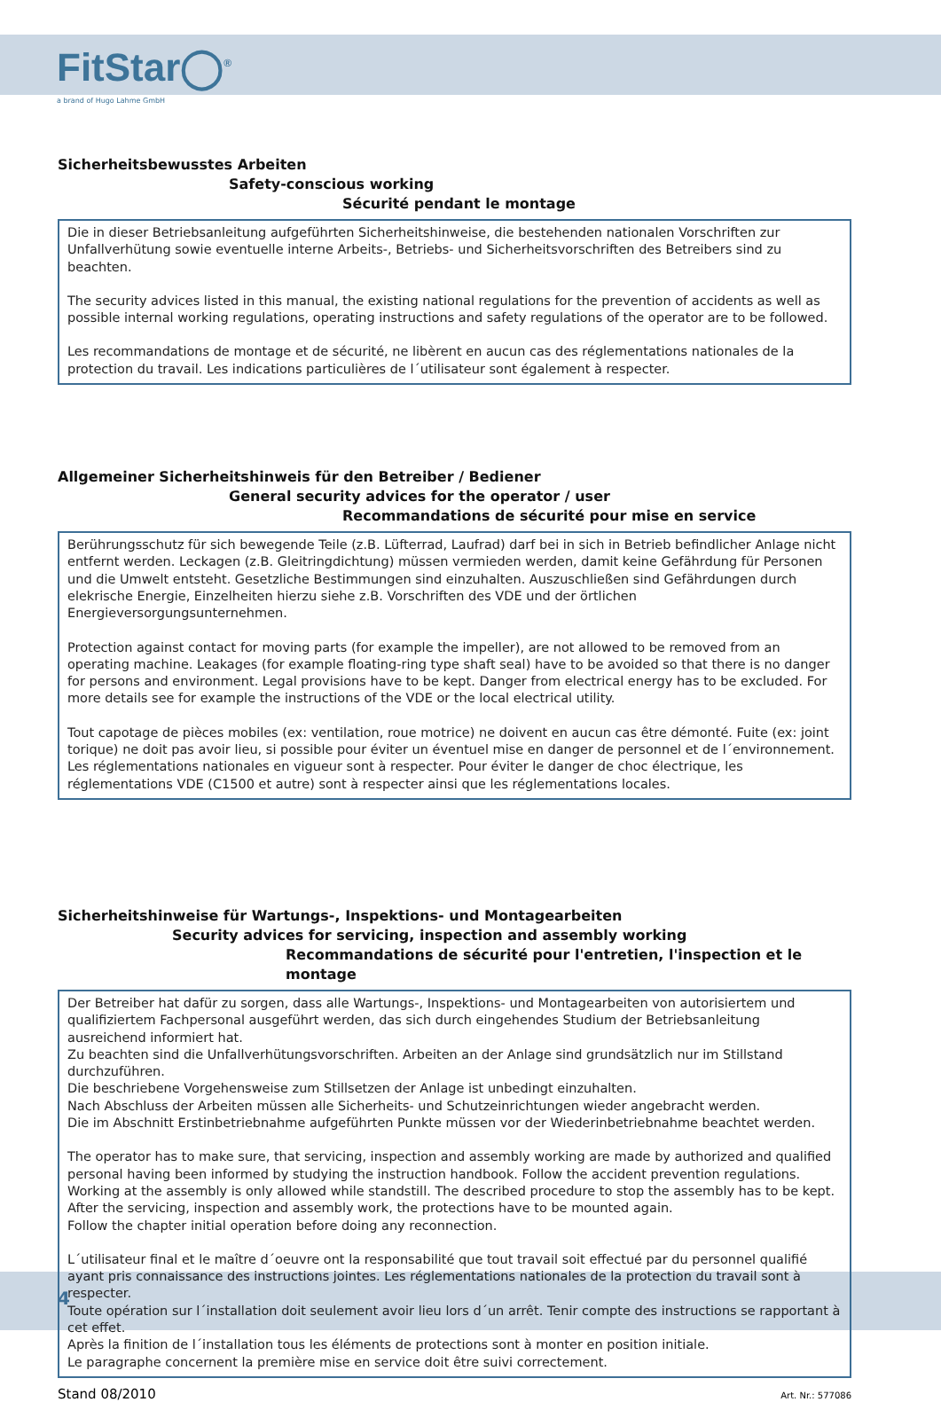FitStar◯<sup>®</sup>
a brand of Hugo Lahme GmbH
Sicherheitsbewusstes Arbeiten
Safety-conscious working
Sécurité pendant le montage
Die in dieser Betriebsanleitung aufgeführten Sicherheitshinweise, die bestehenden nationalen Vorschriften zur Unfallverhütung sowie eventuelle interne Arbeits-, Betriebs- und Sicherheitsvorschriften des Betreibers sind zu beachten.
The security advices listed in this manual, the existing national regulations for the prevention of accidents as well as possible internal working regulations, operating instructions and safety regulations of the operator are to be followed.
Les recommandations de montage et de sécurité, ne libèrent en aucun cas des réglementations nationales de la protection du travail. Les indications particulières de l´utilisateur sont également à respecter.
Allgemeiner Sicherheitshinweis für den Betreiber / Bediener
General security advices for the operator / user
Recommandations de sécurité pour mise en service
Berührungsschutz für sich bewegende Teile (z.B. Lüfterrad, Laufrad) darf bei in sich in Betrieb befindlicher Anlage nicht entfernt werden. Leckagen (z.B. Gleitringdichtung) müssen vermieden werden, damit keine Gefährdung für Personen und die Umwelt entsteht. Gesetzliche Bestimmungen sind einzuhalten. Auszuschließen sind Gefährdungen durch elekrische Energie, Einzelheiten hierzu siehe z.B. Vorschriften des VDE und der örtlichen Energieversorgungsunternehmen.
Protection against contact for moving parts (for example the impeller), are not allowed to be removed from an operating machine. Leakages (for example floating-ring type shaft seal) have to be avoided so that there is no danger for persons and environment. Legal provisions have to be kept. Danger from electrical energy has to be excluded. For more details see for example the instructions of the VDE or the local electrical utility.
Tout capotage de pièces mobiles (ex: ventilation, roue motrice) ne doivent en aucun cas être démonté. Fuite (ex: joint torique) ne doit pas avoir lieu, si possible pour éviter un éventuel mise en danger de personnel et de l´environnement. Les réglementations nationales en vigueur sont à respecter. Pour éviter le danger de choc électrique, les réglementations VDE (C1500 et autre) sont à respecter ainsi que les réglementations locales.
Sicherheitshinweise für Wartungs-, Inspektions- und Montagearbeiten
Security advices for servicing, inspection and assembly working
Recommandations de sécurité pour l'entretien, l'inspection et le montage
Der Betreiber hat dafür zu sorgen, dass alle Wartungs-, Inspektions- und Montagearbeiten von autorisiertem und qualifiziertem Fachpersonal ausgeführt werden, das sich durch eingehendes Studium der Betriebsanleitung ausreichend informiert hat.
Zu beachten sind die Unfallverhütungsvorschriften. Arbeiten an der Anlage sind grundsätzlich nur im Stillstand durchzuführen.
Die beschriebene Vorgehensweise zum Stillsetzen der Anlage ist unbedingt einzuhalten.
Nach Abschluss der Arbeiten müssen alle Sicherheits- und Schutzeinrichtungen wieder angebracht werden.
Die im Abschnitt Erstinbetriebnahme aufgeführten Punkte müssen vor der Wiederinbetriebnahme beachtet werden.
The operator has to make sure, that servicing, inspection and assembly working are made by authorized and qualified personal having been informed by studying the instruction handbook. Follow the accident prevention regulations.
Working at the assembly is only allowed while standstill. The described procedure to stop the assembly has to be kept.
After the servicing, inspection and assembly work, the protections have to be mounted again.
Follow the chapter initial operation before doing any reconnection.
L´utilisateur final et le maître d´oeuvre ont la responsabilité que tout travail soit effectué par du personnel qualifié ayant pris connaissance des instructions jointes. Les réglementations nationales de la protection du travail sont à respecter.
Toute opération sur l´installation doit seulement avoir lieu lors d´un arrêt. Tenir compte des instructions se rapportant à cet effet.
Après la finition de l´installation tous les éléments de protections sont à monter en position initiale.
Le paragraphe concernent la première mise en service doit être suivi correctement.
Stand 08/2010 Art. Nr.: 577086
4